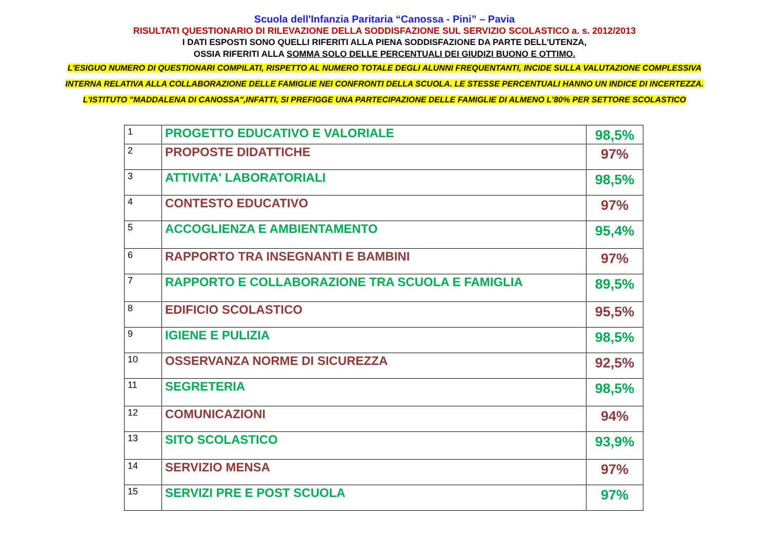Scuola dell'Infanzia Paritaria “Canossa - Pini” – Pavia
RISULTATI QUESTIONARIO DI RILEVAZIONE DELLA SODDISFAZIONE SUL SERVIZIO SCOLASTICO a. s. 2012/2013
I DATI ESPOSTI SONO QUELLI RIFERITI ALLA PIENA SODDISFAZIONE DA PARTE DELL'UTENZA,
OSSIA RIFERITI ALLA SOMMA SOLO DELLE PERCENTUALI DEI GIUDIZI BUONO E OTTIMO.
L'ESIGUO NUMERO DI QUESTIONARI COMPILATI, RISPETTO AL NUMERO TOTALE DEGLI ALUNNI FREQUENTANTI, INCIDE SULLA VALUTAZIONE COMPLESSIVA
INTERNA RELATIVA ALLA COLLABORAZIONE DELLE FAMIGLIE NEI CONFRONTI DELLA SCUOLA. LE STESSE PERCENTUALI HANNO UN INDICE DI INCERTEZZA.
L'ISTITUTO "MADDALENA DI CANOSSA",INFATTI, SI PREFIGGE UNA PARTECIPAZIONE DELLE FAMIGLIE DI ALMENO L'80% PER SETTORE SCOLASTICO
| 1 | PROGETTO EDUCATIVO E VALORIALE | 98,5% |
| 2 | PROPOSTE DIDATTICHE | 97% |
| 3 | ATTIVITA' LABORATORIALI | 98,5% |
| 4 | CONTESTO EDUCATIVO | 97% |
| 5 | ACCOGLIENZA E AMBIENTAMENTO | 95,4% |
| 6 | RAPPORTO TRA INSEGNANTI E BAMBINI | 97% |
| 7 | RAPPORTO E COLLABORAZIONE TRA SCUOLA E FAMIGLIA | 89,5% |
| 8 | EDIFICIO SCOLASTICO | 95,5% |
| 9 | IGIENE E PULIZIA | 98,5% |
| 10 | OSSERVANZA NORME DI SICUREZZA | 92,5% |
| 11 | SEGRETERIA | 98,5% |
| 12 | COMUNICAZIONI | 94% |
| 13 | SITO SCOLASTICO | 93,9% |
| 14 | SERVIZIO MENSA | 97% |
| 15 | SERVIZI PRE E POST SCUOLA | 97% |